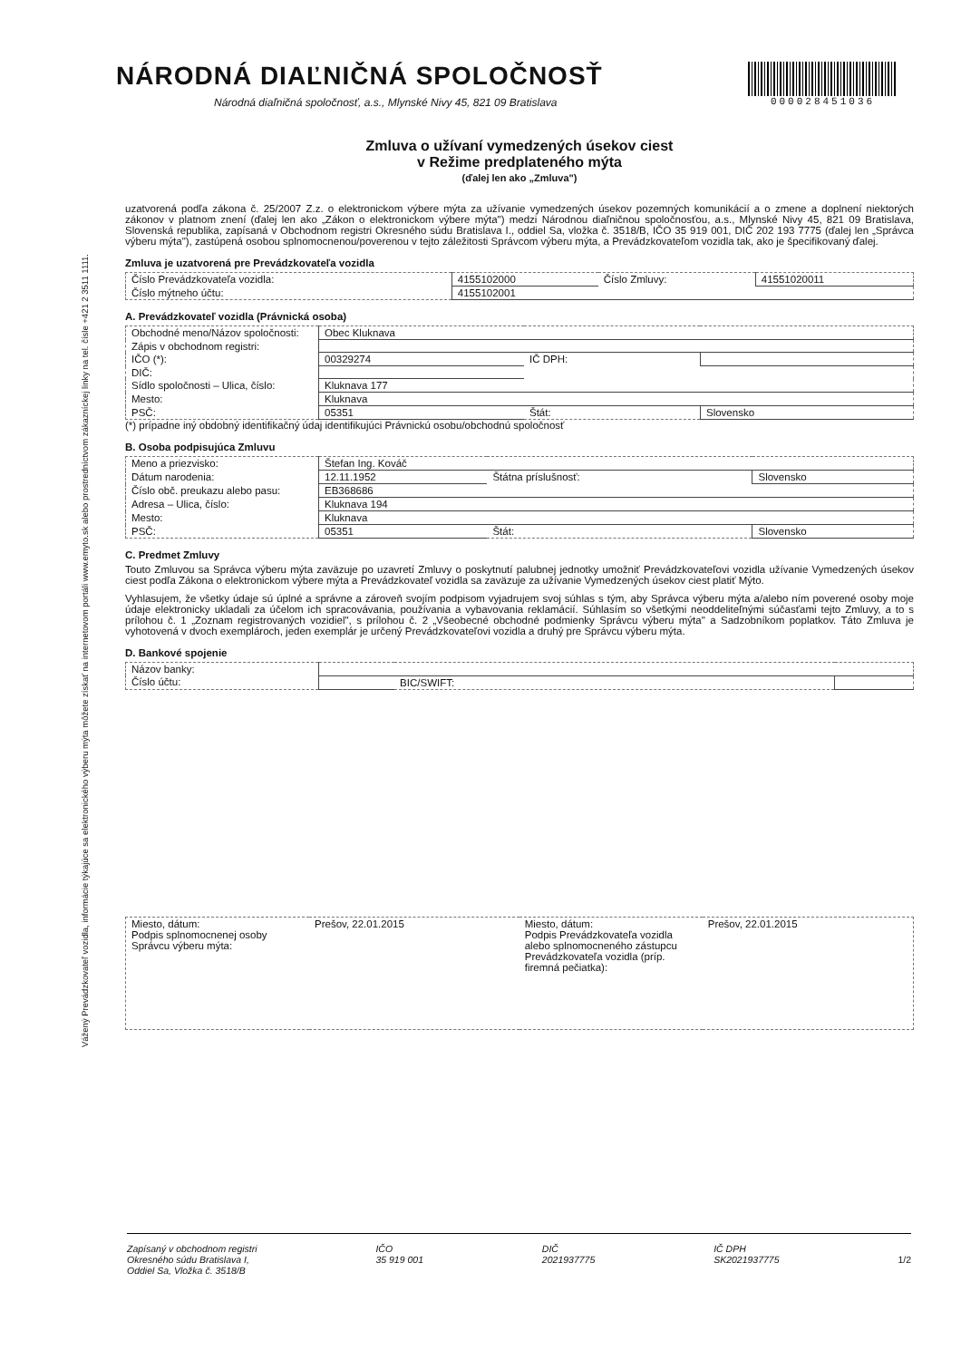Vážený Prevádzkovateľ vozidla, informácie týkajúce sa elektronického výberu mýta môžete získať na internetovom portáli www.emyto.sk alebo prostredníctvom zákazníckej linky na tel. čísle +421 2 3511 1111.
NÁRODNÁ DIAĽNIČNÁ SPOLOČNOSŤ
Národná diaľničná spoločnosť, a.s., Mlynské Nivy 45, 821 09 Bratislava
000028451036
Zmluva o užívaní vymedzených úsekov ciest
v Režime predplateného mýta
(ďalej len ako „Zmluva")
uzatvorená podľa zákona č. 25/2007 Z.z. o elektronickom výbere mýta za užívanie vymedzených úsekov pozemných komunikácií a o zmene a doplnení niektorých zákonov v platnom znení (ďalej len ako „Zákon o elektronickom výbere mýta") medzi Národnou diaľničnou spoločnosťou, a.s., Mlynské Nivy 45, 821 09 Bratislava, Slovenská republika, zapísaná v Obchodnom registri Okresného súdu Bratislava I., oddiel Sa, vložka č. 3518/B, IČO 35 919 001, DIČ 202 193 7775 (ďalej len „Správca výberu mýta"), zastúpená osobou splnomocnenou/poverenou v tejto záležitosti Správcom výberu mýta, a Prevádzkovateľom vozidla tak, ako je špecifikovaný ďalej.
Zmluva je uzatvorená pre Prevádzkovateľa vozidla
| Číslo Prevádzkovateľa vozidla: | 4155102000 | Číslo Zmluvy: | 41551020011 |
| Číslo mýtneho účtu: | 4155102001 | | |
A. Prevádzkovateľ vozidla (Právnická osoba)
| Obchodné meno/Názov spoločnosti: | Obec Kluknava | | |
| Zápis v obchodnom registri: | | | |
| IČO (*): | 00329274 | IČ DPH: | |
| DIČ: | | | |
| Sídlo spoločnosti – Ulica, číslo: | Kluknava 177 | | |
| Mesto: | Kluknava | | |
| PSČ: | 05351 | Štát: | Slovensko |
(*) prípadne iný obdobný identifikačný údaj identifikujúci Právnickú osobu/obchodnú spoločnosť
B. Osoba podpisujúca Zmluvu
| Meno a priezvisko: | Štefan Ing. Kováč | | |
| Dátum narodenia: | 12.11.1952 | Štátna príslušnosť: | Slovensko |
| Číslo obč. preukazu alebo pasu: | EB368686 | | |
| Adresa – Ulica, číslo: | Kluknava 194 | | |
| Mesto: | Kluknava | | |
| PSČ: | 05351 | Štát: | Slovensko |
C. Predmet Zmluvy
Touto Zmluvou sa Správca výberu mýta zaväzuje po uzavretí Zmluvy o poskytnutí palubnej jednotky umožniť Prevádzkovateľovi vozidla užívanie Vymedzených úsekov ciest podľa Zákona o elektronickom výbere mýta a Prevádzkovateľ vozidla sa zaväzuje za užívanie Vymedzených úsekov ciest platiť Mýto.
Vyhlasujem, že všetky údaje sú úplné a správne a zároveň svojím podpisom vyjadrujem svoj súhlas s tým, aby Správca výberu mýta a/alebo ním poverené osoby moje údaje elektronicky ukladali za účelom ich spracovávania, používania a vybavovania reklamácií. Súhlasím so všetkými neoddeliteľnými súčasťami tejto Zmluvy, a to s prílohou č. 1 „Zoznam registrovaných vozidiel", s prílohou č. 2 „Všeobecné obchodné podmienky Správcu výberu mýta" a Sadzobníkom poplatkov. Táto Zmluva je vyhotovená v dvoch exemplároch, jeden exemplár je určený Prevádzkovateľovi vozidla a druhý pre Správcu výberu mýta.
D. Bankové spojenie
| Názov banky: | | | |
| Číslo účtu: | | BIC/SWIFT: | |
| Miesto, dátum: Podpis splnomocnenej osoby Správcu výberu mýta: | Prešov, 22.01.2015 | Miesto, dátum: Podpis Prevádzkovateľa vozidla alebo splnomocneného zástupcu Prevádzkovateľa vozidla (príp. firemná pečiatka): | Prešov, 22.01.2015 |
Zapísaný v obchodnom registri
Okresného súdu Bratislava I,
Oddiel Sa, Vložka č. 3518/B
IČO
35 919 001
DIČ
2021937775
IČ DPH
SK2021937775
1/2